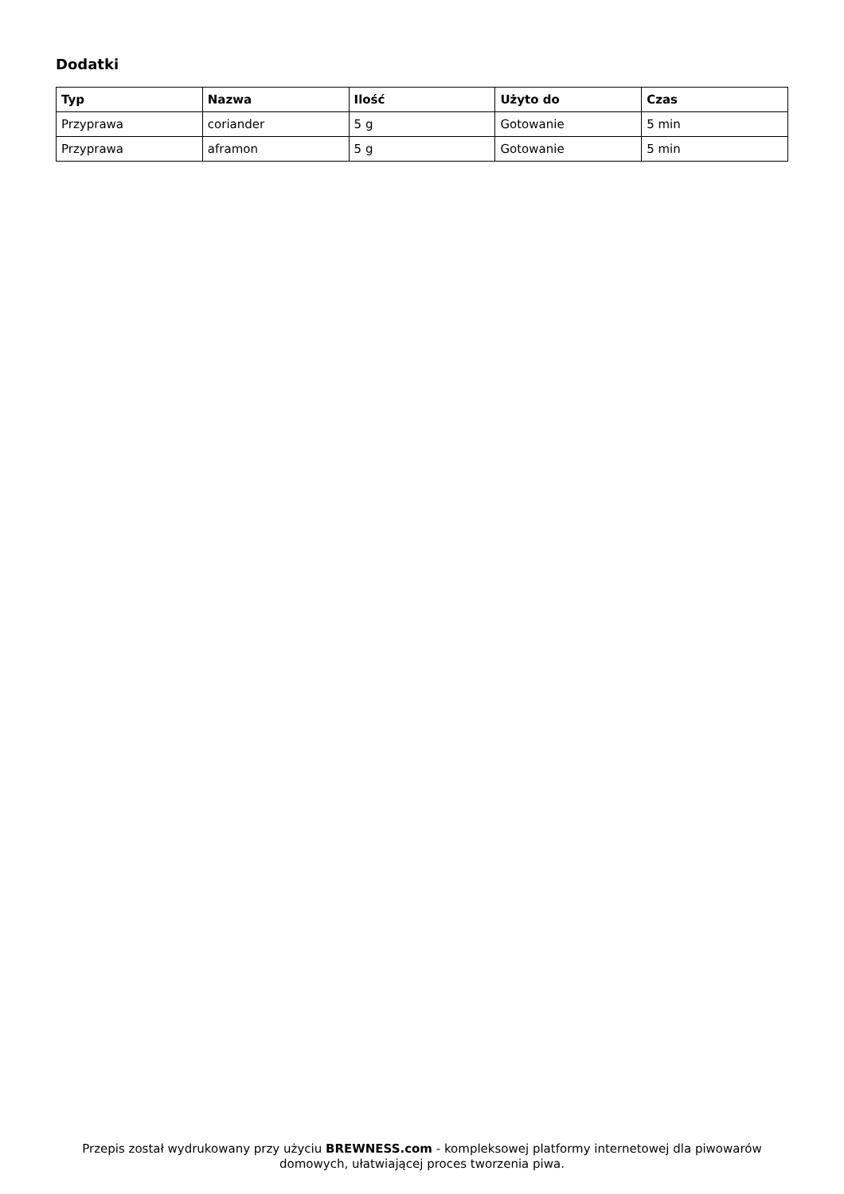Dodatki
| Typ | Nazwa | Ilość | Użyto do | Czas |
| --- | --- | --- | --- | --- |
| Przyprawa | coriander | 5 g | Gotowanie | 5 min |
| Przyprawa | aframon | 5 g | Gotowanie | 5 min |
Przepis został wydrukowany przy użyciu BREWNESS.com - kompleksowej platformy internetowej dla piwowarów domowych, ułatwiającej proces tworzenia piwa.